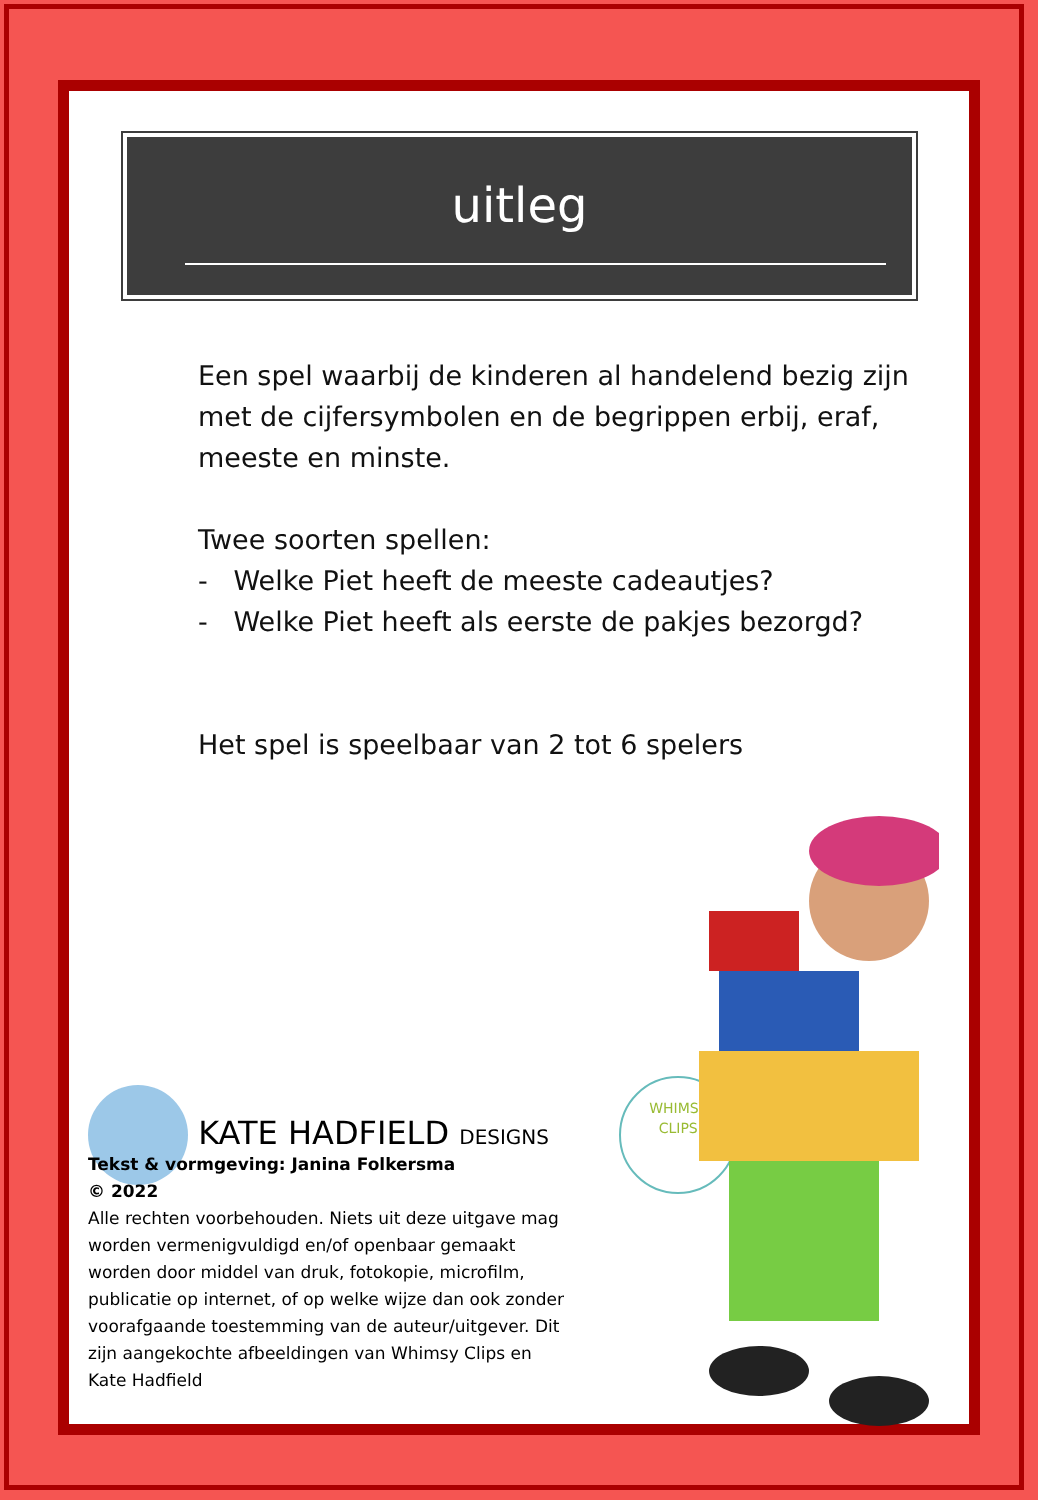uitleg
Een spel waarbij de kinderen al handelend bezig zijn met de cijfersymbolen en de begrippen erbij, eraf, meeste en minste.
Twee soorten spellen:
- Welke Piet heeft de meeste cadeautjes?
- Welke Piet heeft als eerste de pakjes bezorgd?
Het spel is speelbaar van 2 tot 6 spelers
KATE HADFIELD DESIGNS WHIMSY
CLIPS
Tekst & vormgeving: Janina Folkersma
© 2022
Alle rechten voorbehouden. Niets uit deze uitgave mag worden vermenigvuldigd en/of openbaar gemaakt worden door middel van druk, fotokopie, microfilm, publicatie op internet, of op welke wijze dan ook zonder voorafgaande toestemming van de auteur/uitgever. Dit zijn aangekochte afbeeldingen van Whimsy Clips en Kate Hadfield